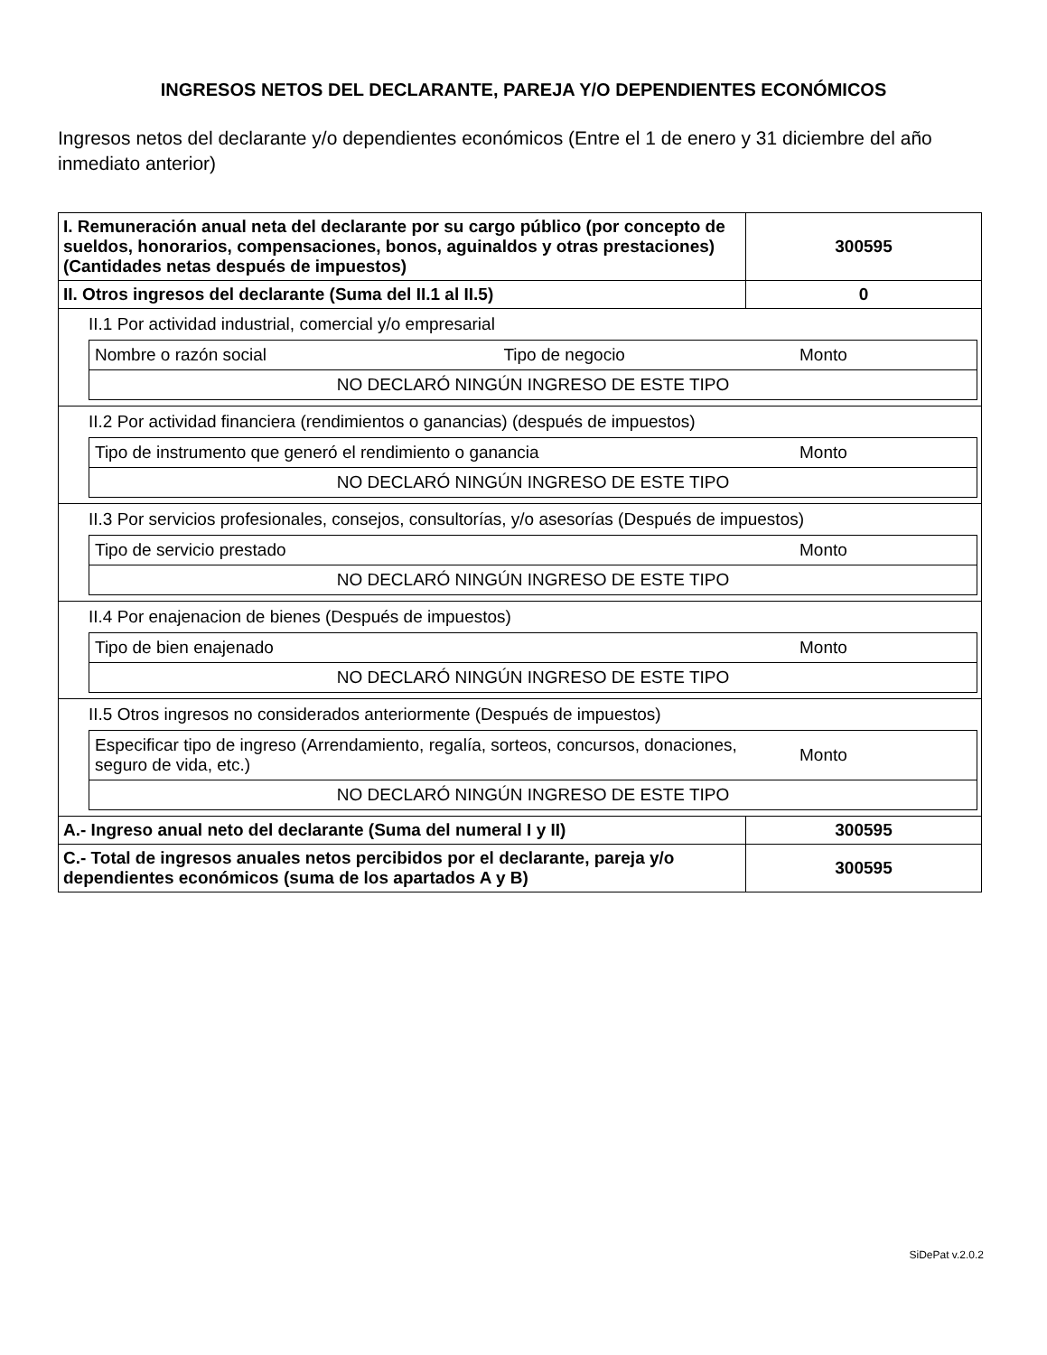INGRESOS NETOS DEL DECLARANTE, PAREJA Y/O DEPENDIENTES ECONÓMICOS
Ingresos netos del declarante y/o dependientes económicos (Entre el 1 de enero y 31 diciembre del año inmediato anterior)
| I. Remuneración anual neta del declarante por su cargo público (por concepto de sueldos, honorarios, compensaciones, bonos, aguinaldos y otras prestaciones) (Cantidades netas después de impuestos) | 300595 |
| II. Otros ingresos del declarante (Suma del II.1 al II.5) | 0 |
| II.1 Por actividad industrial, comercial y/o empresarial / Nombre o razón social / Tipo de negocio / Monto / / NO DECLARÓ NINGÚN INGRESO DE ESTE TIPO / / / | |
| II.2 Por actividad financiera (rendimientos o ganancias) (después de impuestos) / Tipo de instrumento que generó el rendimiento o ganancia / Monto / / NO DECLARÓ NINGÚN INGRESO DE ESTE TIPO / / | |
| II.3 Por servicios profesionales, consejos, consultorías, y/o asesorías (Después de impuestos) / Tipo de servicio prestado / Monto / / NO DECLARÓ NINGÚN INGRESO DE ESTE TIPO / / | |
| II.4 Por enajenacion de bienes (Después de impuestos) / Tipo de bien enajenado / Monto / / NO DECLARÓ NINGÚN INGRESO DE ESTE TIPO / / | |
| II.5 Otros ingresos no considerados anteriormente (Después de impuestos) / Especificar tipo de ingreso (Arrendamiento, regalía, sorteos, concursos, donaciones, seguro de vida, etc.) / Monto / / NO DECLARÓ NINGÚN INGRESO DE ESTE TIPO / / | |
| A.- Ingreso anual neto del declarante (Suma del numeral I y II) | 300595 |
| C.- Total de ingresos anuales netos percibidos por el declarante, pareja y/o dependientes económicos (suma de los apartados A y B) | 300595 |
SiDePat v.2.0.2